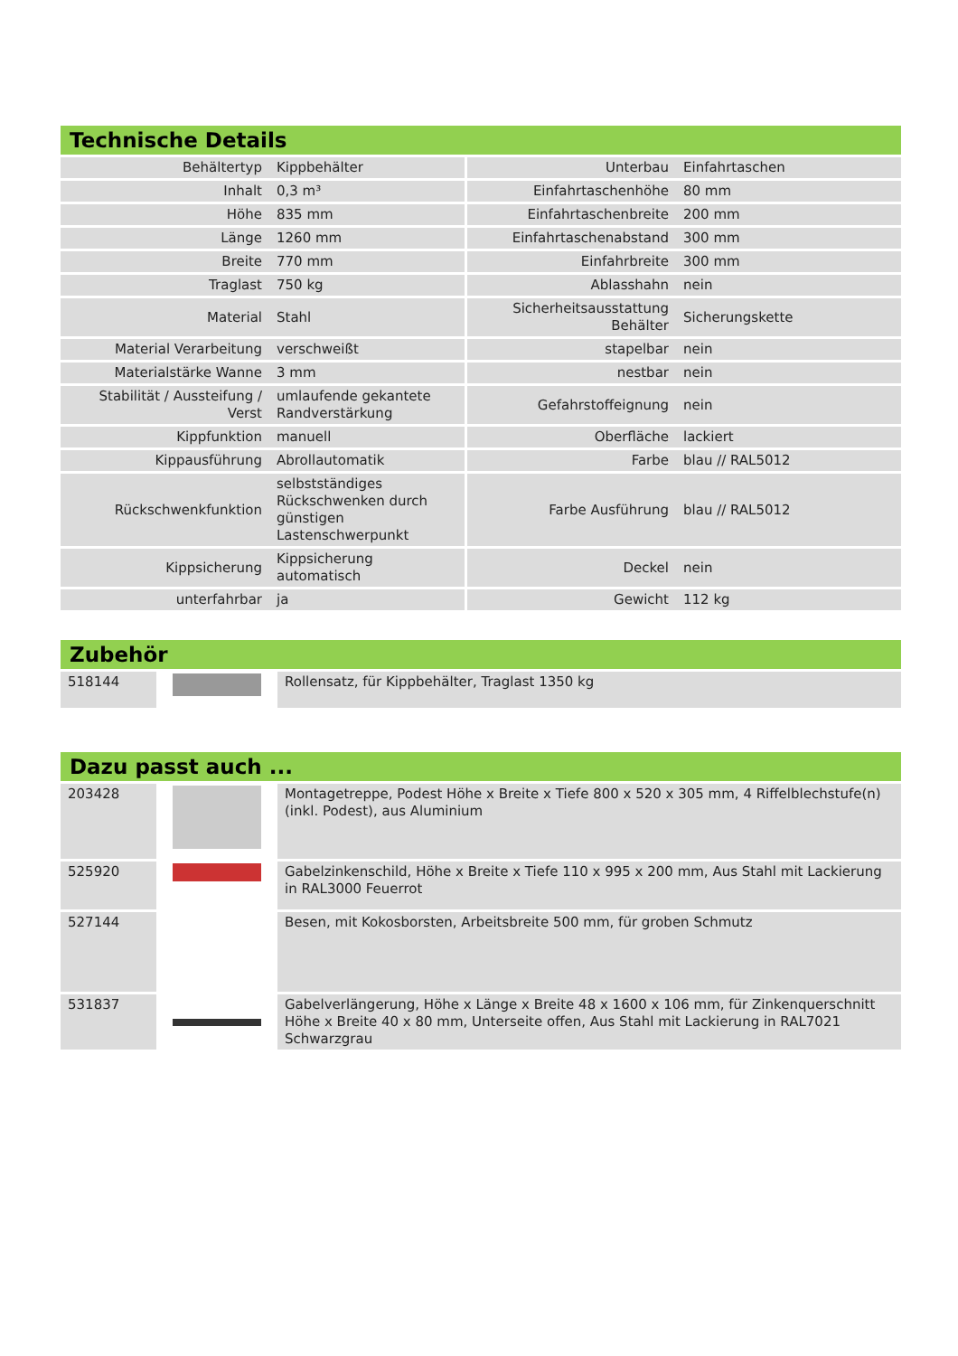Technische Details
| Behältertyp | Kippbehälter | Unterbau | Einfahrtaschen |
| Inhalt | 0,3 m³ | Einfahrtaschenhöhe | 80 mm |
| Höhe | 835 mm | Einfahrtaschenbreite | 200 mm |
| Länge | 1260 mm | Einfahrtaschenabstand | 300 mm |
| Breite | 770 mm | Einfahrbreite | 300 mm |
| Traglast | 750 kg | Ablasshahn | nein |
| Material | Stahl | Sicherheitsausstattung Behälter | Sicherungskette |
| Material Verarbeitung | verschweißt | stapelbar | nein |
| Materialstärke Wanne | 3 mm | nestbar | nein |
| Stabilität / Aussteifung / Verst | umlaufende gekantete Randverstärkung | Gefahrstoffeignung | nein |
| Kippfunktion | manuell | Oberfläche | lackiert |
| Kippausführung | Abrollautomatik | Farbe | blau // RAL5012 |
| Rückschwenkfunktion | selbstständiges Rückschwenken durch günstigen Lastenschwerpunkt | Farbe Ausführung | blau // RAL5012 |
| Kippsicherung | Kippsicherung automatisch | Deckel | nein |
| unterfahrbar | ja | Gewicht | 112 kg |
Zubehör
| 518144 | | Rollensatz, für Kippbehälter, Traglast 1350 kg |
Dazu passt auch ...
| 203428 | | Montagetreppe, Podest Höhe x Breite x Tiefe 800 x 520 x 305 mm, 4 Riffelblechstufe(n) (inkl. Podest), aus Aluminium |
| 525920 | | Gabelzinkenschild, Höhe x Breite x Tiefe 110 x 995 x 200 mm, Aus Stahl mit Lackierung in RAL3000 Feuerrot |
| 527144 | | Besen, mit Kokosborsten, Arbeitsbreite 500 mm, für groben Schmutz |
| 531837 | | Gabelverlängerung, Höhe x Länge x Breite 48 x 1600 x 106 mm, für Zinkenquerschnitt Höhe x Breite 40 x 80 mm, Unterseite offen, Aus Stahl mit Lackierung in RAL7021 Schwarzgrau |